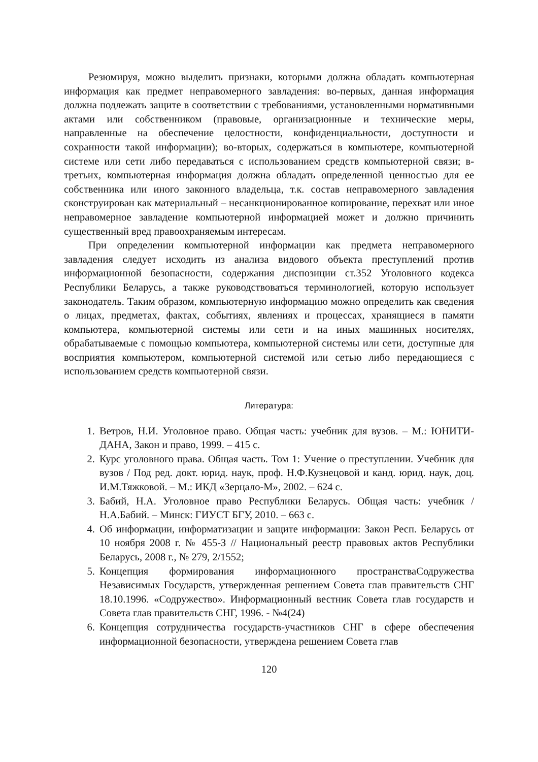Резюмируя, можно выделить признаки, которыми должна обладать компьютерная информация как предмет неправомерного завладения: во-первых, данная информация должна подлежать защите в соответствии с требованиями, установленными нормативными актами или собственником (правовые, организационные и технические меры, направленные на обеспечение целостности, конфиденциальности, доступности и сохранности такой информации); во-вторых, содержаться в компьютере, компьютерной системе или сети либо передаваться с использованием средств компьютерной связи; в-третьих, компьютерная информация должна обладать определенной ценностью для ее собственника или иного законного владельца, т.к. состав неправомерного завладения сконструирован как материальный – несанкционированное копирование, перехват или иное неправомерное завладение компьютерной информацией может и должно причинить существенный вред правоохраняемым интересам.
При определении компьютерной информации как предмета неправомерного завладения следует исходить из анализа видового объекта преступлений против информационной безопасности, содержания диспозиции ст.352 Уголовного кодекса Республики Беларусь, а также руководствоваться терминологией, которую использует законодатель. Таким образом, компьютерную информацию можно определить как сведения о лицах, предметах, фактах, событиях, явлениях и процессах, хранящиеся в памяти компьютера, компьютерной системы или сети и на иных машинных носителях, обрабатываемые с помощью компьютера, компьютерной системы или сети, доступные для восприятия компьютером, компьютерной системой или сетью либо передающиеся с использованием средств компьютерной связи.
Литература:
1. Ветров, Н.И. Уголовное право. Общая часть: учебник для вузов. – М.: ЮНИТИ-ДАНА, Закон и право, 1999. – 415 с.
2. Курс уголовного права. Общая часть. Том 1: Учение о преступлении. Учебник для вузов / Под ред. докт. юрид. наук, проф. Н.Ф.Кузнецовой и канд. юрид. наук, доц. И.М.Тяжковой. – М.: ИКД «Зерцало-М», 2002. – 624 с.
3. Бабий, Н.А. Уголовное право Республики Беларусь. Общая часть: учебник / Н.А.Бабий. – Минск: ГИУСТ БГУ, 2010. – 663 с.
4. Об информации, информатизации и защите информации: Закон Респ. Беларусь от 10 ноября 2008 г. № 455-З // Национальный реестр правовых актов Республики Беларусь, 2008 г., № 279, 2/1552;
5. Концепция формирования информационного пространстваСодружества Независимых Государств, утвержденная решением Совета глав правительств СНГ 18.10.1996. «Содружество». Информационный вестник Совета глав государств и Совета глав правительств СНГ, 1996. - №4(24)
6. Концепция сотрудничества государств-участников СНГ в сфере обеспечения информационной безопасности, утверждена решением Совета глав
120